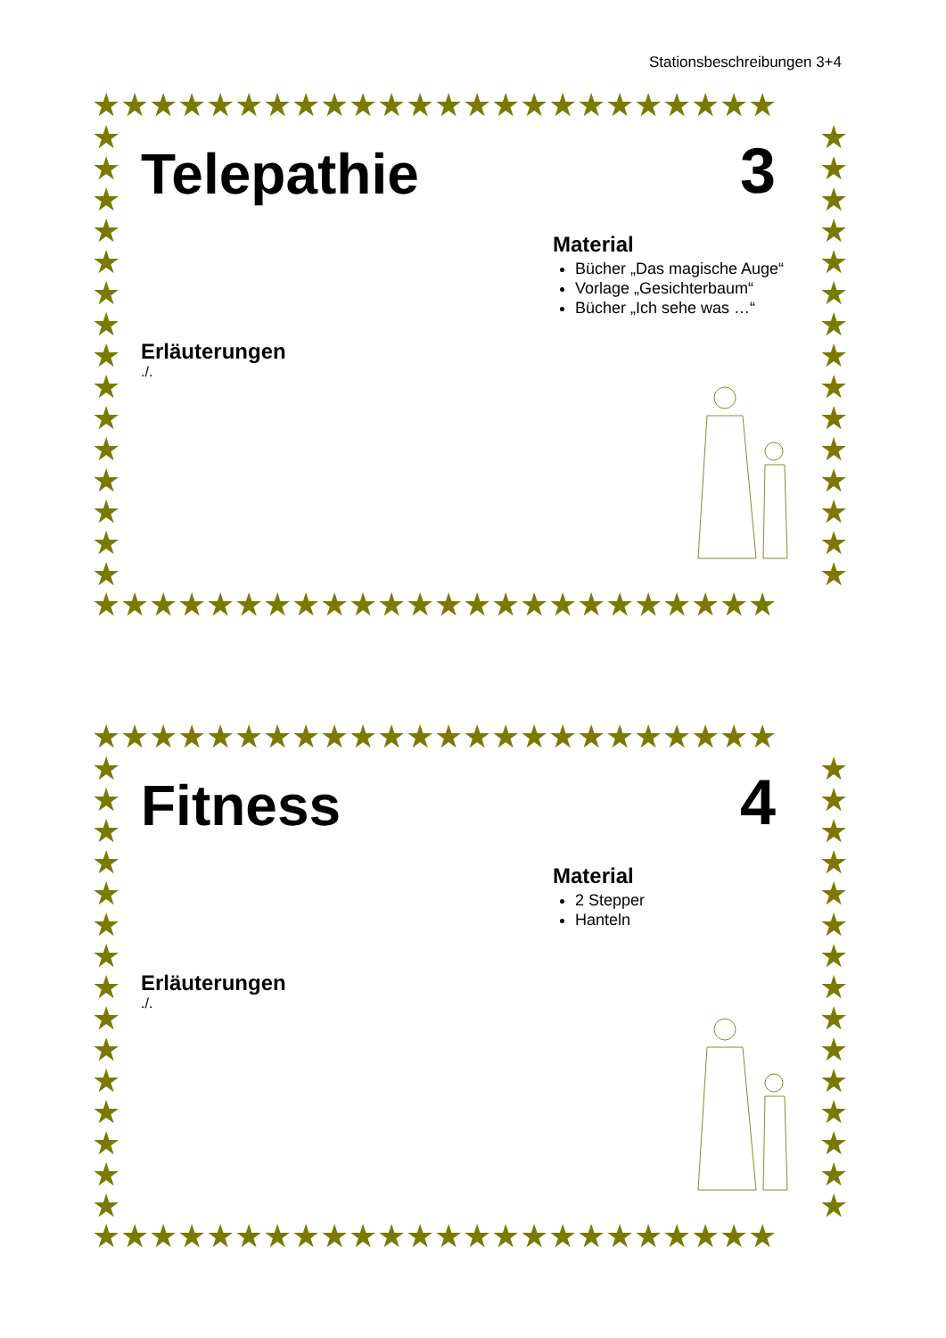Stationsbeschreibungen 3+4
★★★★★★★★★★★★★★★★★★★★★★★★
★★★★★★★★★★★★★★★
★★★★★★★★★★★★★★★
★★★★★★★★★★★★★★★★★★★★★★★★
Telepathie
3
Material
Bücher „Das magische Auge“
Vorlage „Gesichterbaum“
Bücher „Ich sehe was …“
Erläuterungen
./.
★★★★★★★★★★★★★★★★★★★★★★★★
★★★★★★★★★★★★★★★
★★★★★★★★★★★★★★★
★★★★★★★★★★★★★★★★★★★★★★★★
Fitness
4
Material
2 Stepper
Hanteln
Erläuterungen
./.